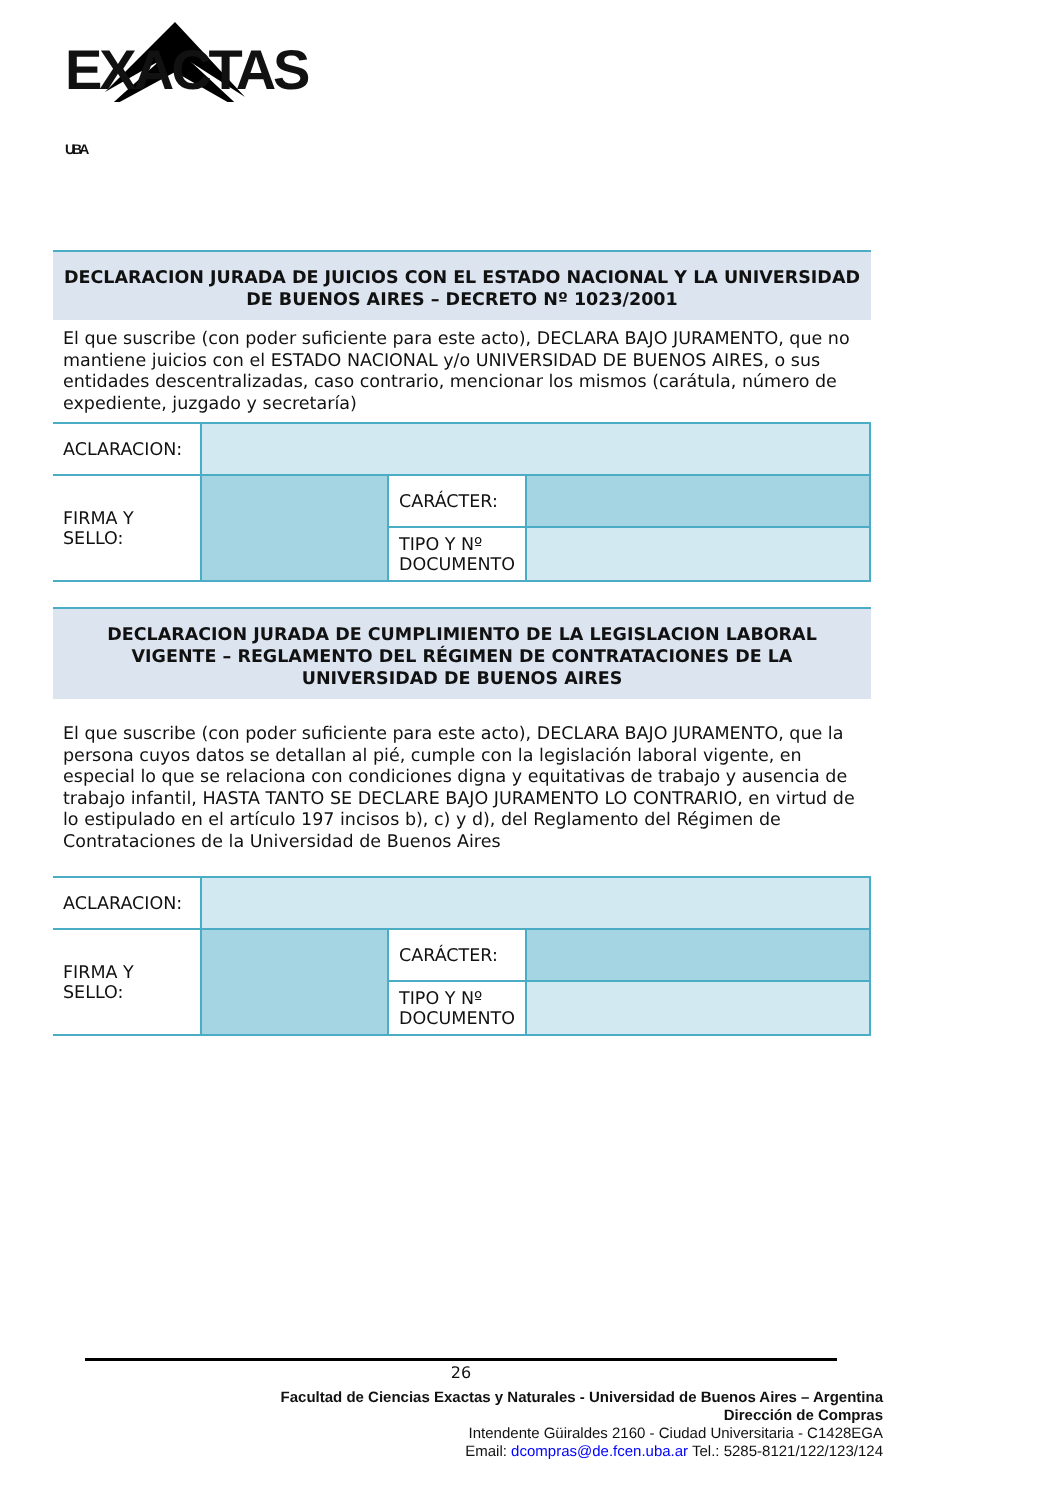EXACTAS UBA
DECLARACION JURADA DE JUICIOS CON EL ESTADO NACIONAL Y LA UNIVERSIDAD DE BUENOS AIRES – DECRETO Nº 1023/2001
El que suscribe (con poder suficiente para este acto), DECLARA BAJO JURAMENTO, que no mantiene juicios con el ESTADO NACIONAL y/o UNIVERSIDAD DE BUENOS AIRES, o sus entidades descentralizadas, caso contrario, mencionar los mismos (carátula, número de expediente, juzgado y secretaría)
| ACLARACION: | | | |
| FIRMA Y SELLO: | | CARÁCTER: | |
| | | TIPO Y Nº DOCUMENTO | |
DECLARACION JURADA DE CUMPLIMIENTO DE LA LEGISLACION LABORAL VIGENTE – REGLAMENTO DEL RÉGIMEN DE CONTRATACIONES DE LA UNIVERSIDAD DE BUENOS AIRES
El que suscribe (con poder suficiente para este acto), DECLARA BAJO JURAMENTO, que la persona cuyos datos se detallan al pié, cumple con la legislación laboral vigente, en especial lo que se relaciona con condiciones digna y equitativas de trabajo y ausencia de trabajo infantil, HASTA TANTO SE DECLARE BAJO JURAMENTO LO CONTRARIO, en virtud de lo estipulado en el artículo 197 incisos b), c) y d), del Reglamento del Régimen de Contrataciones de la Universidad de Buenos Aires
| ACLARACION: | | | |
| FIRMA Y SELLO: | | CARÁCTER: | |
| | | TIPO Y Nº DOCUMENTO | |
26
Facultad de Ciencias Exactas y Naturales - Universidad de Buenos Aires – Argentina
Dirección de Compras
Intendente Güiraldes 2160 - Ciudad Universitaria - C1428EGA
Email: dcompras@de.fcen.uba.ar Tel.: 5285-8121/122/123/124